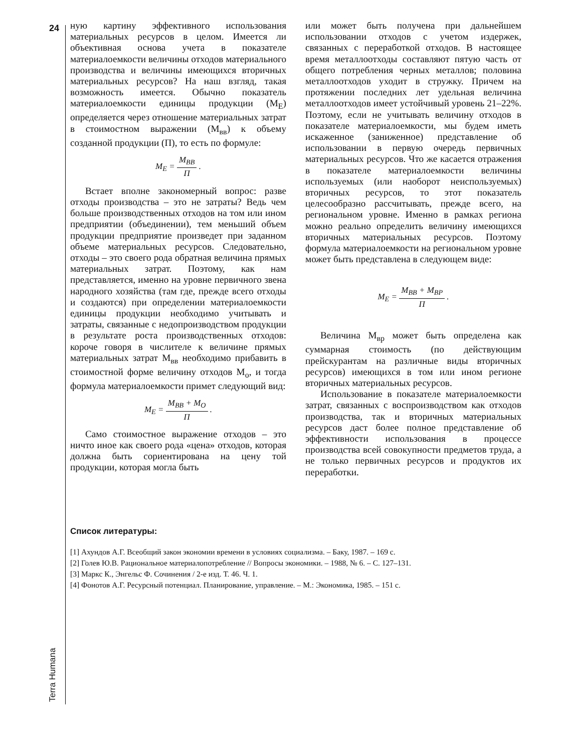24
Terra Humana
ную картину эффективного использования материальных ресурсов в целом. Имеется ли объективная основа учета в показателе материалоемкости величины отходов материального производства и величины имеющихся вторичных материальных ресурсов? На наш взгляд, такая возможность имеется. Обычно показатель материалоемкости единицы продукции (М<sub>Е</sub>) определяется через отношение материальных затрат в стоимостном выражении (М<sub>вв</sub>) к объему созданной продукции (П), то есть по формуле:
M<sub>E</sub> = M<sub>BB</sub> П .
Встает вполне закономерный вопрос: разве отходы производства – это не затраты? Ведь чем больше производственных отходов на том или ином предприятии (объединении), тем меньший объем продукции предприятие произведет при заданном объеме материальных ресурсов. Следовательно, отходы – это своего рода обратная величина прямых материальных затрат. Поэтому, как нам представляется, именно на уровне первичного звена народного хозяйства (там где, прежде всего отходы и создаются) при определении материалоемкости единицы продукции необходимо учитывать и затраты, связанные с недопроизводством продукции в результате роста производственных отходов: короче говоря в числителе к величине прямых материальных затрат М<sub>вв</sub> необходимо прибавить в стоимостной форме величину отходов М<sub>о</sub>, и тогда формула материалоемкости примет следующий вид:
M<sub>E</sub> = M<sub>BB</sub> + M<sub>O</sub> П .
Само стоимостное выражение отходов – это ничто иное как своего рода «цена» отходов, которая должна быть сориентирована на цену той продукции, которая могла быть
или может быть получена при дальнейшем использовании отходов с учетом издержек, связанных с переработкой отходов. В настоящее время металлоотходы составляют пятую часть от общего потребления черных металлов; половина металлоотходов уходит в стружку. Причем на протяжении последних лет удельная величина металлоотходов имеет устойчивый уровень 21–22%. Поэтому, если не учитывать величину отходов в показателе материалоемкости, мы будем иметь искаженное (заниженное) представление об использовании в первую очередь первичных материальных ресурсов. Что же касается отражения в показателе материалоемкости величины используемых (или наоборот неиспользуемых) вторичных ресурсов, то этот показатель целесообразно рассчитывать, прежде всего, на региональном уровне. Именно в рамках региона можно реально определить величину имеющихся вторичных материальных ресурсов. Поэтому формула материалоемкости на региональном уровне может быть представлена в следующем виде:
M<sub>E</sub> = M<sub>BB</sub> + M<sub>BP</sub> П .
Величина М<sub>вр</sub> может быть определена как суммарная стоимость (по действующим прейскурантам на различные виды вторичных ресурсов) имеющихся в том или ином регионе вторичных материальных ресурсов.
Использование в показателе материалоемкости затрат, связанных с воспроизводством как отходов производства, так и вторичных материальных ресурсов даст более полное представление об эффективности использования в процессе производства всей совокупности предметов труда, а не только первичных ресурсов и продуктов их переработки.
Список литературы:
[1] Ахундов А.Г. Всеобщий закон экономии времени в условиях социализма. – Баку, 1987. – 169 с.
[2] Голев Ю.В. Рациональное материалопотребление // Вопросы экономики. – 1988, № 6. – С. 127–131.
[3] Маркс К., Энгельс Ф. Сочинения / 2-е изд. Т. 46. Ч. 1.
[4] Фонотов А.Г. Ресурсный потенциал. Планирование, управление. – М.: Экономика, 1985. – 151 с.